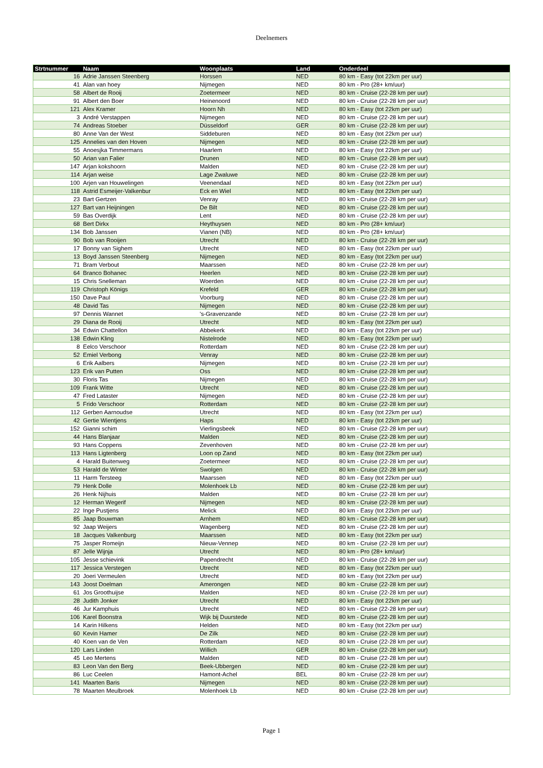Deelnemers
| Strtnummer | Naam | Woonplaats | Land | Onderdeel |
| --- | --- | --- | --- | --- |
| 16 | Adrie Janssen Steenberg | Horssen | NED | 80 km - Easy (tot 22km per uur) |
| 41 | Alan van hoey | Nijmegen | NED | 80 km - Pro (28+ km/uur) |
| 58 | Albert de Rooij | Zoetermeer | NED | 80 km - Cruise (22-28 km per uur) |
| 91 | Albert den Boer | Heinenoord | NED | 80 km - Cruise (22-28 km per uur) |
| 121 | Alex Kramer | Hoorn Nh | NED | 80 km - Easy (tot 22km per uur) |
| 3 | André Verstappen | Nijmegen | NED | 80 km - Cruise (22-28 km per uur) |
| 74 | Andreas Stoeber | Düsseldorf | GER | 80 km - Cruise (22-28 km per uur) |
| 80 | Anne Van der West | Siddeburen | NED | 80 km - Easy (tot 22km per uur) |
| 125 | Annelies van den Hoven | Nijmegen | NED | 80 km - Cruise (22-28 km per uur) |
| 55 | Anoesjka Timmermans | Haarlem | NED | 80 km - Easy (tot 22km per uur) |
| 50 | Arian van Falier | Drunen | NED | 80 km - Cruise (22-28 km per uur) |
| 147 | Arjan kokshoorn | Malden | NED | 80 km - Cruise (22-28 km per uur) |
| 114 | Arjan weise | Lage Zwaluwe | NED | 80 km - Cruise (22-28 km per uur) |
| 100 | Arjen van Houwelingen | Veenendaal | NED | 80 km - Easy (tot 22km per uur) |
| 118 | Astrid Esmeijer-Valkenbur | Eck en Wiel | NED | 80 km - Easy (tot 22km per uur) |
| 23 | Bart Gertzen | Venray | NED | 80 km - Cruise (22-28 km per uur) |
| 127 | Bart van Heijningen | De Bilt | NED | 80 km - Cruise (22-28 km per uur) |
| 59 | Bas Overdijk | Lent | NED | 80 km - Cruise (22-28 km per uur) |
| 68 | Bert Dirkx | Heythuysen | NED | 80 km - Pro (28+ km/uur) |
| 134 | Bob Janssen | Vianen (NB) | NED | 80 km - Pro (28+ km/uur) |
| 90 | Bob van Rooijen | Utrecht | NED | 80 km - Cruise (22-28 km per uur) |
| 17 | Bonny van Sighem | Utrecht | NED | 80 km - Easy (tot 22km per uur) |
| 13 | Boyd Janssen Steenberg | Nijmegen | NED | 80 km - Easy (tot 22km per uur) |
| 71 | Bram Verbout | Maarssen | NED | 80 km - Cruise (22-28 km per uur) |
| 64 | Branco Bohanec | Heerlen | NED | 80 km - Cruise (22-28 km per uur) |
| 15 | Chris Snelleman | Woerden | NED | 80 km - Cruise (22-28 km per uur) |
| 119 | Christoph Königs | Krefeld | GER | 80 km - Cruise (22-28 km per uur) |
| 150 | Dave Paul | Voorburg | NED | 80 km - Cruise (22-28 km per uur) |
| 48 | David Tas | Nijmegen | NED | 80 km - Cruise (22-28 km per uur) |
| 97 | Dennis Wannet | 's-Gravenzande | NED | 80 km - Cruise (22-28 km per uur) |
| 29 | Diana de Rooij | Utrecht | NED | 80 km - Easy (tot 22km per uur) |
| 34 | Edwin Chattellon | Abbekerk | NED | 80 km - Easy (tot 22km per uur) |
| 138 | Edwin Kling | Nistelrode | NED | 80 km - Easy (tot 22km per uur) |
| 8 | Eelco Verschoor | Rotterdam | NED | 80 km - Cruise (22-28 km per uur) |
| 52 | Emiel Verbong | Venray | NED | 80 km - Cruise (22-28 km per uur) |
| 6 | Erik Aalbers | Nijmegen | NED | 80 km - Cruise (22-28 km per uur) |
| 123 | Erik van Putten | Oss | NED | 80 km - Cruise (22-28 km per uur) |
| 30 | Floris Tas | Nijmegen | NED | 80 km - Cruise (22-28 km per uur) |
| 109 | Frank Witte | Utrecht | NED | 80 km - Cruise (22-28 km per uur) |
| 47 | Fred Lataster | Nijmegen | NED | 80 km - Cruise (22-28 km per uur) |
| 5 | Frido Verschoor | Rotterdam | NED | 80 km - Cruise (22-28 km per uur) |
| 112 | Gerben Aarnoudse | Utrecht | NED | 80 km - Easy (tot 22km per uur) |
| 42 | Gertie Wientjens | Haps | NED | 80 km - Easy (tot 22km per uur) |
| 152 | Gianni schim | Vierlingsbeek | NED | 80 km - Cruise (22-28 km per uur) |
| 44 | Hans Blanjaar | Malden | NED | 80 km - Cruise (22-28 km per uur) |
| 93 | Hans Coppens | Zevenhoven | NED | 80 km - Cruise (22-28 km per uur) |
| 113 | Hans Ligtenberg | Loon op Zand | NED | 80 km - Easy (tot 22km per uur) |
| 4 | Harald Buitenweg | Zoetermeer | NED | 80 km - Cruise (22-28 km per uur) |
| 53 | Harald de Winter | Swolgen | NED | 80 km - Cruise (22-28 km per uur) |
| 11 | Harm Tersteeg | Maarssen | NED | 80 km - Easy (tot 22km per uur) |
| 79 | Henk Dolle | Molenhoek Lb | NED | 80 km - Cruise (22-28 km per uur) |
| 26 | Henk Nijhuis | Malden | NED | 80 km - Cruise (22-28 km per uur) |
| 12 | Herman Wegerif | Nijmegen | NED | 80 km - Cruise (22-28 km per uur) |
| 22 | Inge Pustjens | Melick | NED | 80 km - Easy (tot 22km per uur) |
| 85 | Jaap Bouwman | Arnhem | NED | 80 km - Cruise (22-28 km per uur) |
| 92 | Jaap Weijers | Wagenberg | NED | 80 km - Cruise (22-28 km per uur) |
| 18 | Jacques Valkenburg | Maarssen | NED | 80 km - Easy (tot 22km per uur) |
| 75 | Jasper Romeijn | Nieuw-Vennep | NED | 80 km - Cruise (22-28 km per uur) |
| 87 | Jelle Wijnja | Utrecht | NED | 80 km - Pro (28+ km/uur) |
| 105 | Jesse schievink | Papendrecht | NED | 80 km - Cruise (22-28 km per uur) |
| 117 | Jessica Verstegen | Utrecht | NED | 80 km - Easy (tot 22km per uur) |
| 20 | Joeri Vermeulen | Utrecht | NED | 80 km - Easy (tot 22km per uur) |
| 143 | Joost Doelman | Amerongen | NED | 80 km - Cruise (22-28 km per uur) |
| 61 | Jos Groothuijse | Malden | NED | 80 km - Cruise (22-28 km per uur) |
| 28 | Judith Jonker | Utrecht | NED | 80 km - Easy (tot 22km per uur) |
| 46 | Jur Kamphuis | Utrecht | NED | 80 km - Cruise (22-28 km per uur) |
| 106 | Karel Boonstra | Wijk bij Duurstede | NED | 80 km - Cruise (22-28 km per uur) |
| 14 | Karin Hilkens | Helden | NED | 80 km - Easy (tot 22km per uur) |
| 60 | Kevin Hamer | De Zilk | NED | 80 km - Cruise (22-28 km per uur) |
| 40 | Koen van de Ven | Rotterdam | NED | 80 km - Cruise (22-28 km per uur) |
| 120 | Lars Linden | Willich | GER | 80 km - Cruise (22-28 km per uur) |
| 45 | Leo Mertens | Malden | NED | 80 km - Cruise (22-28 km per uur) |
| 83 | Leon Van den Berg | Beek-Ubbergen | NED | 80 km - Cruise (22-28 km per uur) |
| 86 | Luc Ceelen | Hamont-Achel | BEL | 80 km - Cruise (22-28 km per uur) |
| 141 | Maarten Baris | Nijmegen | NED | 80 km - Cruise (22-28 km per uur) |
| 78 | Maarten Meulbroek | Molenhoek Lb | NED | 80 km - Cruise (22-28 km per uur) |
Page 1